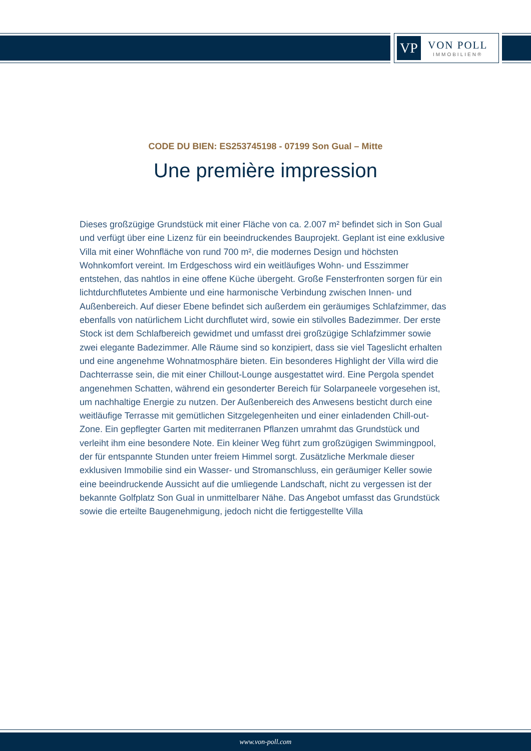VP
VON POLL
IMMOBILIEN®
CODE DU BIEN: ES253745198 - 07199 Son Gual – Mitte
Une première impression
Dieses großzügige Grundstück mit einer Fläche von ca. 2.007 m² befindet sich in Son Gual und verfügt über eine Lizenz für ein beeindruckendes Bauprojekt. Geplant ist eine exklusive Villa mit einer Wohnfläche von rund 700 m², die modernes Design und höchsten Wohnkomfort vereint. Im Erdgeschoss wird ein weitläufiges Wohn- und Esszimmer entstehen, das nahtlos in eine offene Küche übergeht. Große Fensterfronten sorgen für ein lichtdurchflutetes Ambiente und eine harmonische Verbindung zwischen Innen- und Außenbereich. Auf dieser Ebene befindet sich außerdem ein geräumiges Schlafzimmer, das ebenfalls von natürlichem Licht durchflutet wird, sowie ein stilvolles Badezimmer. Der erste Stock ist dem Schlafbereich gewidmet und umfasst drei großzügige Schlafzimmer sowie zwei elegante Badezimmer. Alle Räume sind so konzipiert, dass sie viel Tageslicht erhalten und eine angenehme Wohnatmosphäre bieten. Ein besonderes Highlight der Villa wird die Dachterrasse sein, die mit einer Chillout-Lounge ausgestattet wird. Eine Pergola spendet angenehmen Schatten, während ein gesonderter Bereich für Solarpaneele vorgesehen ist, um nachhaltige Energie zu nutzen. Der Außenbereich des Anwesens besticht durch eine weitläufige Terrasse mit gemütlichen Sitzgelegenheiten und einer einladenden Chill-out-Zone. Ein gepflegter Garten mit mediterranen Pflanzen umrahmt das Grundstück und verleiht ihm eine besondere Note. Ein kleiner Weg führt zum großzügigen Swimmingpool, der für entspannte Stunden unter freiem Himmel sorgt. Zusätzliche Merkmale dieser exklusiven Immobilie sind ein Wasser- und Stromanschluss, ein geräumiger Keller sowie eine beeindruckende Aussicht auf die umliegende Landschaft, nicht zu vergessen ist der bekannte Golfplatz Son Gual in unmittelbarer Nähe. Das Angebot umfasst das Grundstück sowie die erteilte Baugenehmigung, jedoch nicht die fertiggestellte Villa
www.von-poll.com